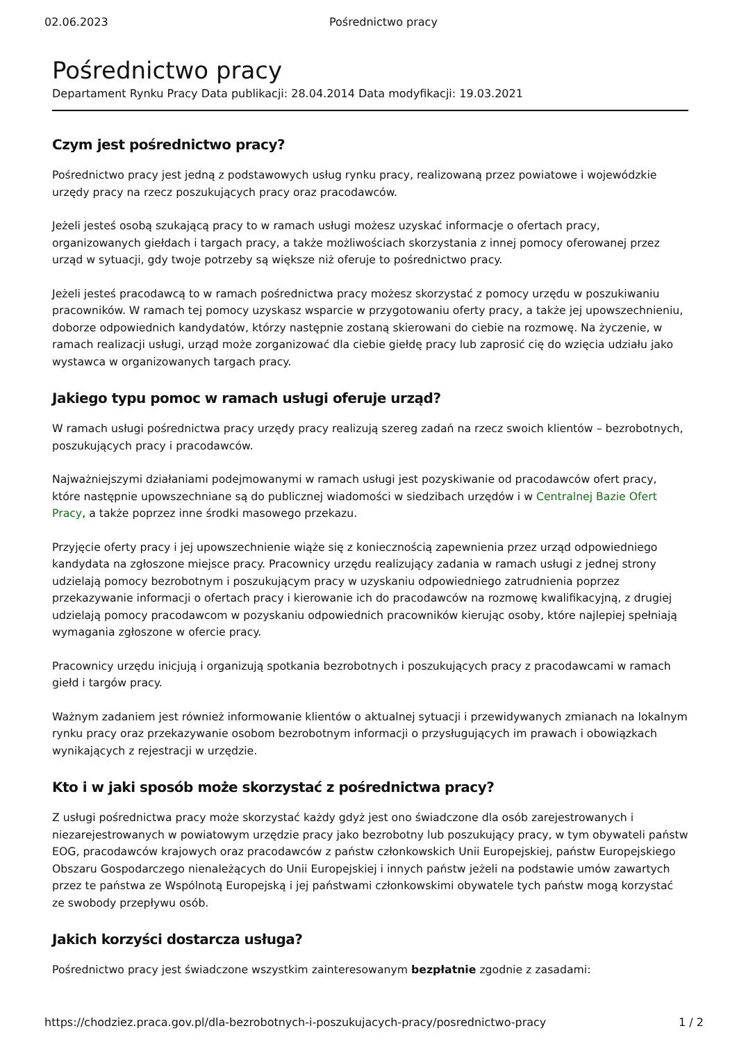02.06.2023 Pośrednictwo pracy
Pośrednictwo pracy
Departament Rynku Pracy Data publikacji: 28.04.2014 Data modyfikacji: 19.03.2021
Czym jest pośrednictwo pracy?
Pośrednictwo pracy jest jedną z podstawowych usług rynku pracy, realizowaną przez powiatowe i wojewódzkie urzędy pracy na rzecz poszukujących pracy oraz pracodawców.
Jeżeli jesteś osobą szukającą pracy to w ramach usługi możesz uzyskać informacje o ofertach pracy, organizowanych giełdach i targach pracy, a także możliwościach skorzystania z innej pomocy oferowanej przez urząd w sytuacji, gdy twoje potrzeby są większe niż oferuje to pośrednictwo pracy.
Jeżeli jesteś pracodawcą to w ramach pośrednictwa pracy możesz skorzystać z pomocy urzędu w poszukiwaniu pracowników. W ramach tej pomocy uzyskasz wsparcie w przygotowaniu oferty pracy, a także jej upowszechnieniu, doborze odpowiednich kandydatów, którzy następnie zostaną skierowani do ciebie na rozmowę. Na życzenie, w ramach realizacji usługi, urząd może zorganizować dla ciebie giełdę pracy lub zaprosić cię do wzięcia udziału jako wystawca w organizowanych targach pracy.
Jakiego typu pomoc w ramach usługi oferuje urząd?
W ramach usługi pośrednictwa pracy urzędy pracy realizują szereg zadań na rzecz swoich klientów – bezrobotnych, poszukujących pracy i pracodawców.
Najważniejszymi działaniami podejmowanymi w ramach usługi jest pozyskiwanie od pracodawców ofert pracy, które następnie upowszechniane są do publicznej wiadomości w siedzibach urzędów i w Centralnej Bazie Ofert Pracy, a także poprzez inne środki masowego przekazu.
Przyjęcie oferty pracy i jej upowszechnienie wiąże się z koniecznością zapewnienia przez urząd odpowiedniego kandydata na zgłoszone miejsce pracy. Pracownicy urzędu realizujący zadania w ramach usługi z jednej strony udzielają pomocy bezrobotnym i poszukującym pracy w uzyskaniu odpowiedniego zatrudnienia poprzez przekazywanie informacji o ofertach pracy i kierowanie ich do pracodawców na rozmowę kwalifikacyjną, z drugiej udzielają pomocy pracodawcom w pozyskaniu odpowiednich pracowników kierując osoby, które najlepiej spełniają wymagania zgłoszone w ofercie pracy.
Pracownicy urzędu inicjują i organizują spotkania bezrobotnych i poszukujących pracy z pracodawcami w ramach giełd i targów pracy.
Ważnym zadaniem jest również informowanie klientów o aktualnej sytuacji i przewidywanych zmianach na lokalnym rynku pracy oraz przekazywanie osobom bezrobotnym informacji o przysługujących im prawach i obowiązkach wynikających z rejestracji w urzędzie.
Kto i w jaki sposób może skorzystać z pośrednictwa pracy?
Z usługi pośrednictwa pracy może skorzystać każdy gdyż jest ono świadczone dla osób zarejestrowanych i niezarejestrowanych w powiatowym urzędzie pracy jako bezrobotny lub poszukujący pracy, w tym obywateli państw EOG, pracodawców krajowych oraz pracodawców z państw członkowskich Unii Europejskiej, państw Europejskiego Obszaru Gospodarczego nienależących do Unii Europejskiej i innych państw jeżeli na podstawie umów zawartych przez te państwa ze Wspólnotą Europejską i jej państwami członkowskimi obywatele tych państw mogą korzystać ze swobody przepływu osób.
Jakich korzyści dostarcza usługa?
Pośrednictwo pracy jest świadczone wszystkim zainteresowanym bezpłatnie zgodnie z zasadami:
https://chodziez.praca.gov.pl/dla-bezrobotnych-i-poszukujacych-pracy/posrednictwo-pracy 1 / 2